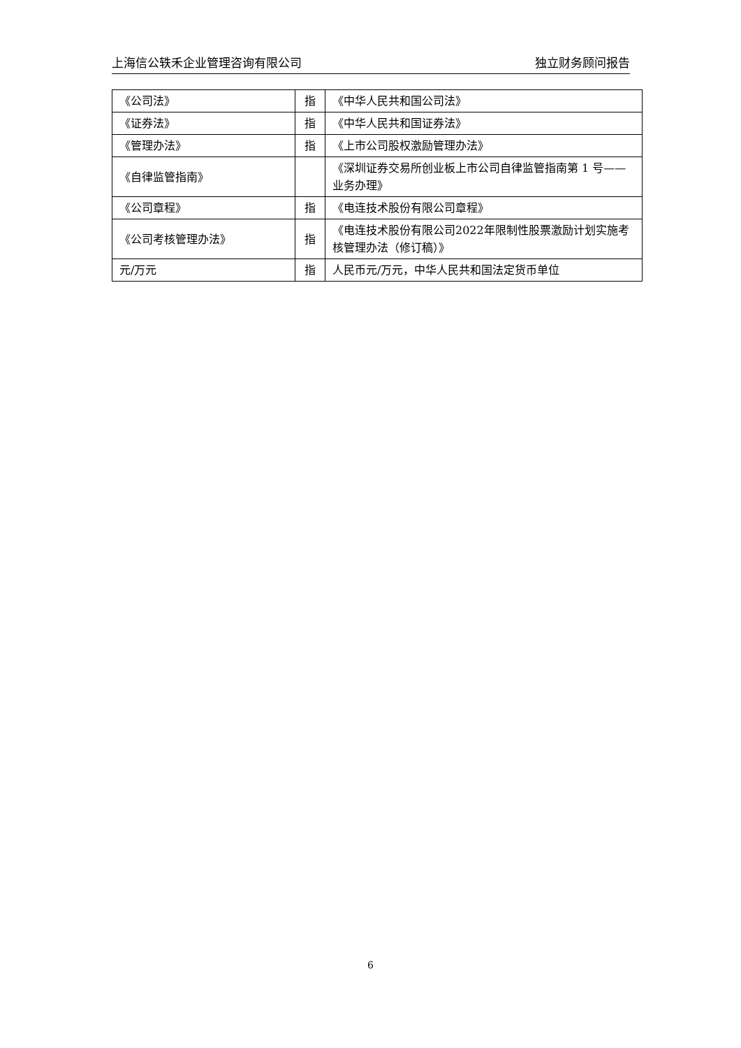上海信公轶禾企业管理咨询有限公司 独立财务顾问报告
| 《公司法》 | 指 | 《中华人民共和国公司法》 |
| 《证券法》 | 指 | 《中华人民共和国证券法》 |
| 《管理办法》 | 指 | 《上市公司股权激励管理办法》 |
| 《自律监管指南》 | | 《深圳证券交易所创业板上市公司自律监管指南第 1 号——业务办理》 |
| 《公司章程》 | 指 | 《电连技术股份有限公司章程》 |
| 《公司考核管理办法》 | 指 | 《电连技术股份有限公司2022年限制性股票激励计划实施考核管理办法（修订稿）》 |
| 元/万元 | 指 | 人民币元/万元，中华人民共和国法定货币单位 |
6